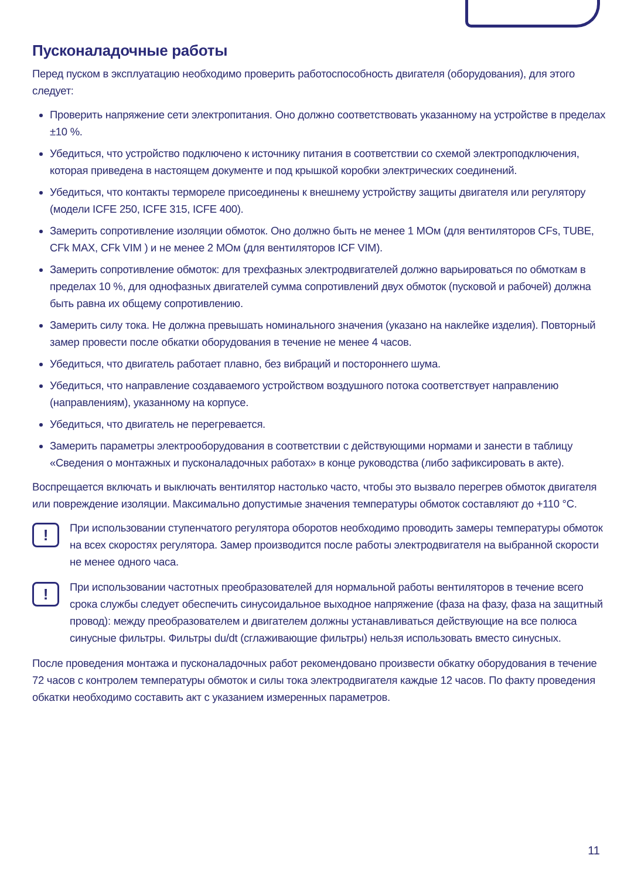Пусконаладочные работы
Перед пуском в эксплуатацию необходимо проверить работоспособность двигателя (оборудования), для этого следует:
Проверить напряжение сети электропитания. Оно должно соответствовать указанному на устройстве в пределах ±10 %.
Убедиться, что устройство подключено к источнику питания в соответствии со схемой электроподключения, которая приведена в настоящем документе и под крышкой коробки электрических соединений.
Убедиться, что контакты термореле присоединены к внешнему устройству защиты двигателя или регулятору (модели ICFE 250, ICFE 315, ICFE 400).
Замерить сопротивление изоляции обмоток. Оно должно быть не менее 1 МОм (для вентиляторов CFs, TUBE, CFk MAX, CFk VIM ) и не менее 2 МОм (для вентиляторов ICF VIM).
Замерить сопротивление обмоток: для трехфазных электродвигателей должно варьироваться по обмоткам в пределах 10 %, для однофазных двигателей сумма сопротивлений двух обмоток (пусковой и рабочей) должна быть равна их общему сопротивлению.
Замерить силу тока. Не должна превышать номинального значения (указано на наклейке изделия). Повторный замер провести после обкатки оборудования в течение не менее 4 часов.
Убедиться, что двигатель работает плавно, без вибраций и постороннего шума.
Убедиться, что направление создаваемого устройством воздушного потока соответствует направлению (направлениям), указанному на корпусе.
Убедиться, что двигатель не перегревается.
Замерить параметры электрооборудования в соответствии с действующими нормами и занести в таблицу «Сведения о монтажных и пусконаладочных работах» в конце руководства (либо зафиксировать в акте).
Воспрещается включать и выключать вентилятор настолько часто, чтобы это вызвало перегрев обмоток двигателя или повреждение изоляции. Максимально допустимые значения температуры обмоток составляют до +110 °С.
!
При использовании ступенчатого регулятора оборотов необходимо проводить замеры температуры обмоток на всех скоростях регулятора. Замер производится после работы электродвигателя на выбранной скорости не менее одного часа.
!
При использовании частотных преобразователей для нормальной работы вентиляторов в течение всего срока службы следует обеспечить синусоидальное выходное напряжение (фаза на фазу, фаза на защитный провод): между преобразователем и двигателем должны устанавливаться действующие на все полюса синусные фильтры. Фильтры du/dt (сглаживающие фильтры) нельзя использовать вместо синусных.
После проведения монтажа и пусконаладочных работ рекомендовано произвести обкатку оборудования в течение 72 часов с контролем температуры обмоток и силы тока электродвигателя каждые 12 часов. По факту проведения обкатки необходимо составить акт с указанием измеренных параметров.
11